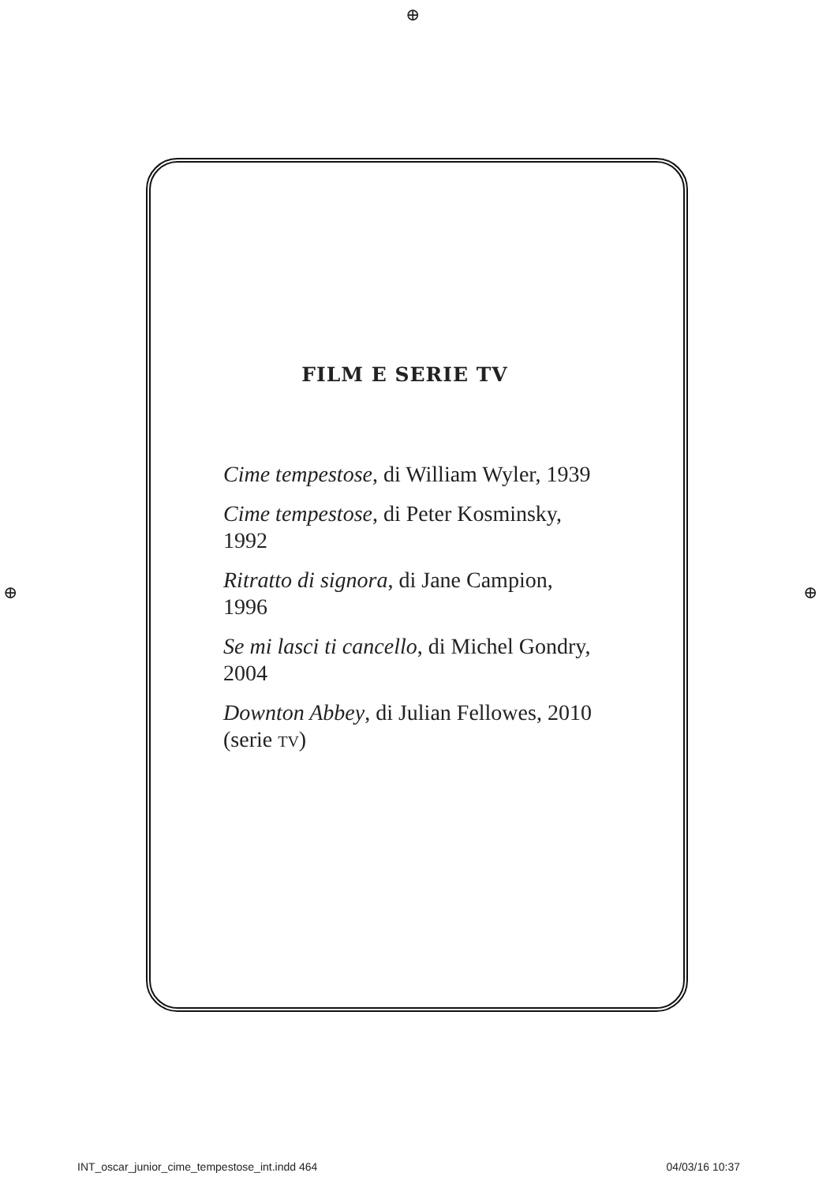⊕
⊕ ⊕
FILM E SERIE TV
Cime tempestose, di William Wyler, 1939
Cime tempestose, di Peter Kosminsky,
1992
Ritratto di signora, di Jane Campion,
1996
Se mi lasci ti cancello, di Michel Gondry,
2004
Downton Abbey, di Julian Fellowes, 2010
(serie TV)
INT_oscar_junior_cime_tempestose_int.indd 464 04/03/16 10:37